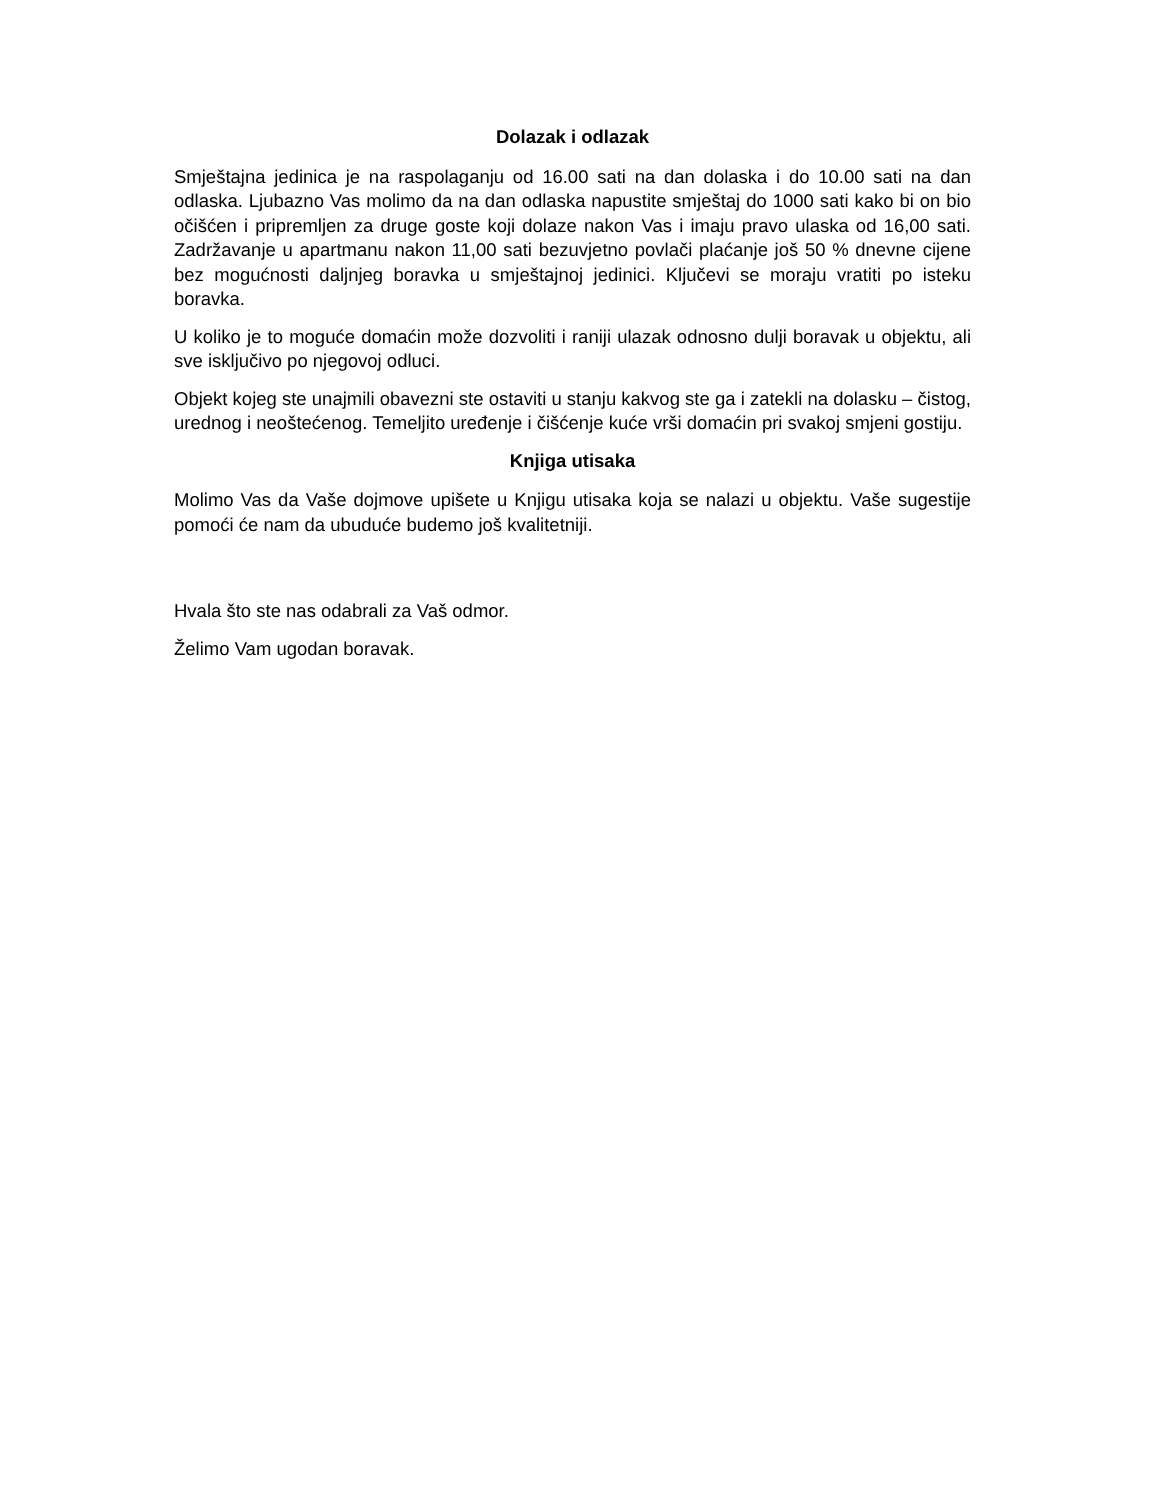Dolazak i odlazak
Smještajna jedinica je na raspolaganju od 16.00 sati na dan dolaska i do 10.00 sati na dan odlaska. Ljubazno Vas molimo da na dan odlaska napustite smještaj do 1000 sati kako bi on bio očišćen i pripremljen za druge goste koji dolaze nakon Vas i imaju pravo ulaska od 16,00 sati. Zadržavanje u apartmanu nakon 11,00 sati bezuvjetno povlači plaćanje još 50 % dnevne cijene bez mogućnosti daljnjeg boravka u smještajnoj jedinici. Ključevi se moraju vratiti po isteku boravka.
U koliko je to moguće domaćin može dozvoliti i raniji ulazak odnosno dulji boravak u objektu, ali sve isključivo po njegovoj odluci.
Objekt kojeg ste unajmili obavezni ste ostaviti u stanju kakvog ste ga i zatekli na dolasku – čistog, urednog i neoštećenog. Temeljito uređenje i čišćenje kuće vrši domaćin pri svakoj smjeni gostiju.
Knjiga utisaka
Molimo Vas da Vaše dojmove upišete u Knjigu utisaka koja se nalazi u objektu. Vaše sugestije pomoći će nam da ubuduće budemo još kvalitetniji.
Hvala što ste nas odabrali za Vaš odmor.
Želimo Vam ugodan boravak.